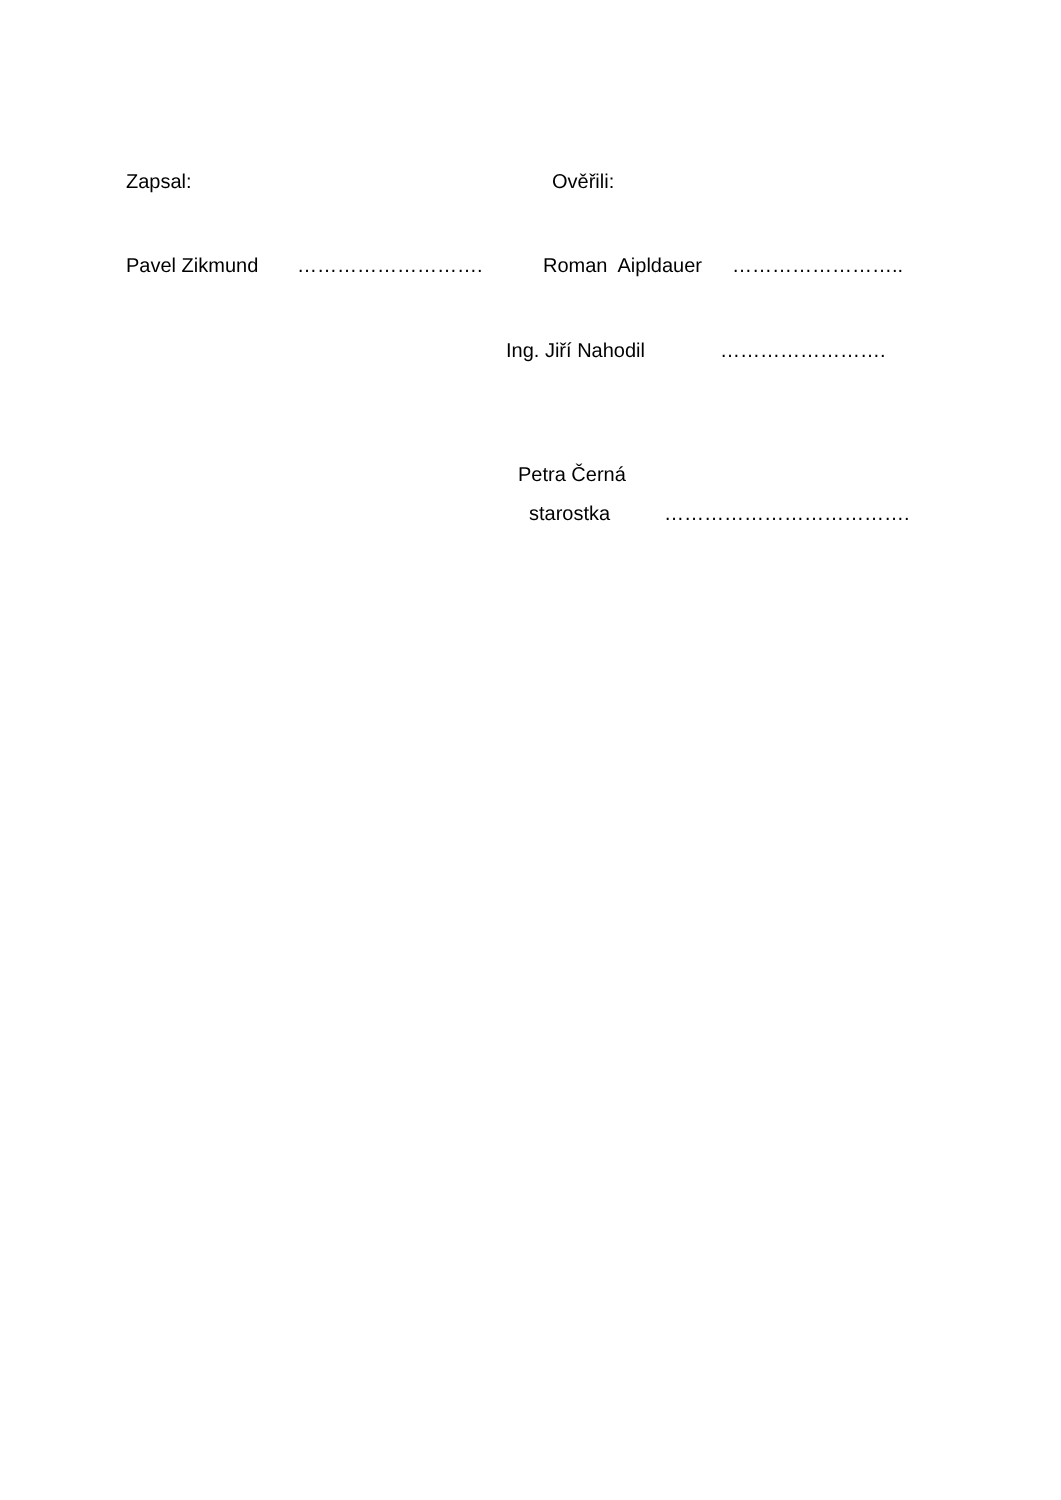Zapsal: Ověřili:
Pavel Zikmund ………………………. Roman Aipldauer ……………………..
Ing. Jiří Nahodil …………………….
Petra Černá
starostka ……………………………….